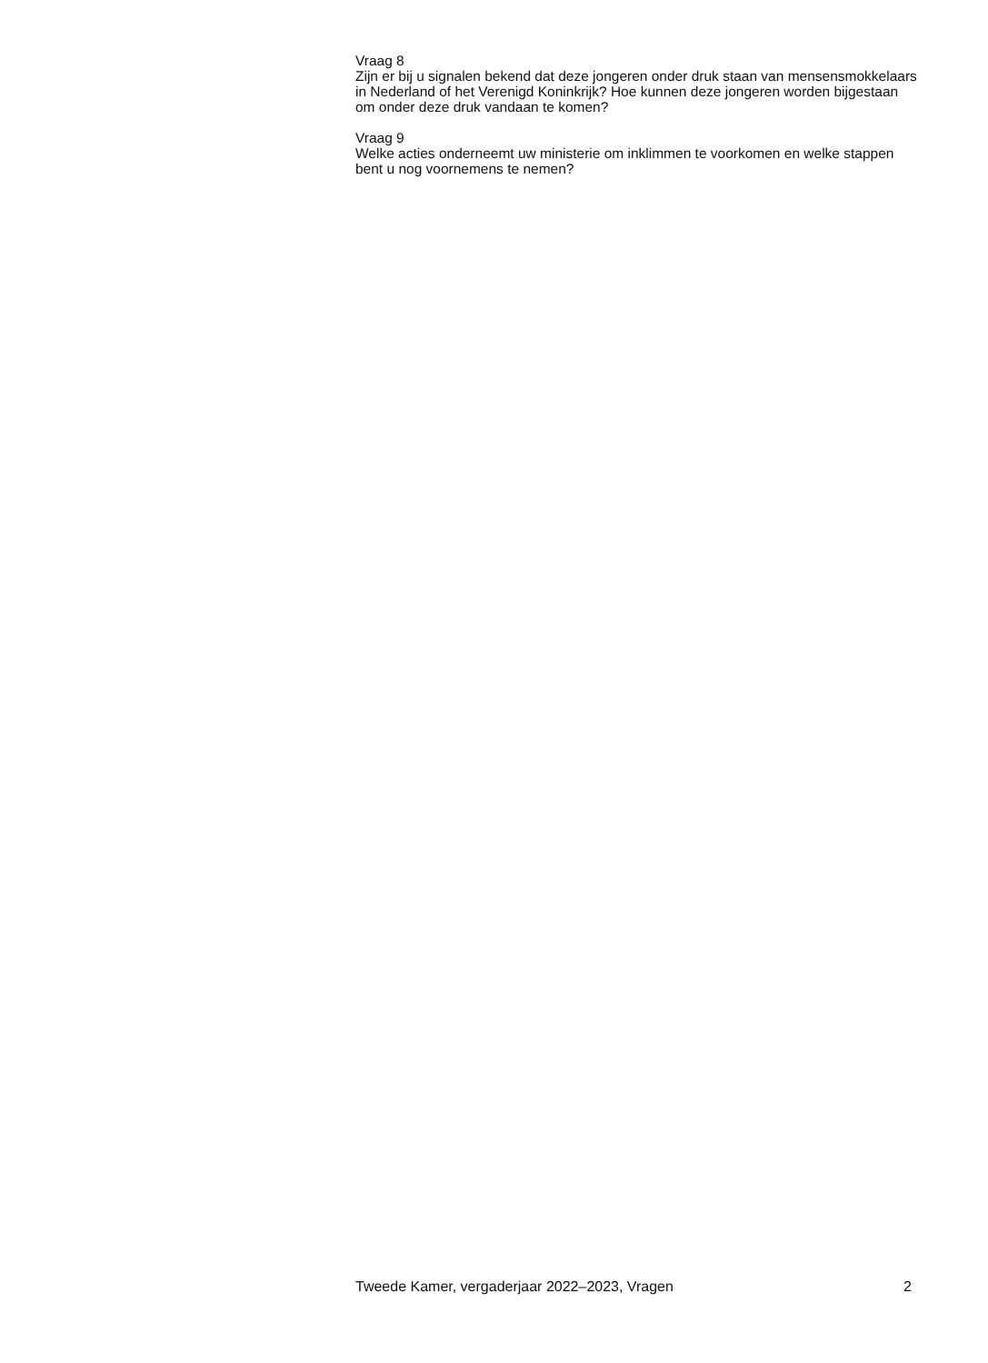Vraag 8
Zijn er bij u signalen bekend dat deze jongeren onder druk staan van mensensmokkelaars in Nederland of het Verenigd Koninkrijk? Hoe kunnen deze jongeren worden bijgestaan om onder deze druk vandaan te komen?
Vraag 9
Welke acties onderneemt uw ministerie om inklimmen te voorkomen en welke stappen bent u nog voornemens te nemen?
Tweede Kamer, vergaderjaar 2022–2023, Vragen 2